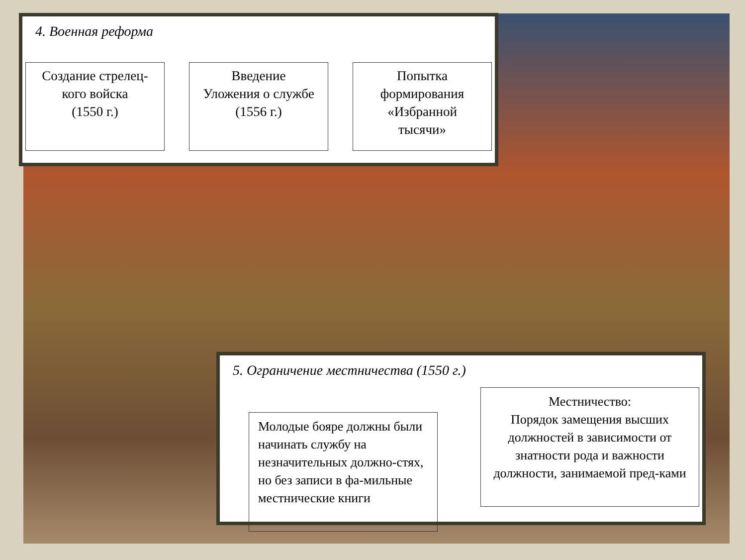4. Военная реформа
Создание стрелец-
кого войска
(1550 г.)
Введение
Уложения о службе
(1556 г.)
Попытка
формирования
«Избранной
тысячи»
5. Ограничение местничества (1550 г.)
Молодые бояре должны были начинать службу на незначительных должно-стях, но без записи в фа-мильные местнические книги
Местничество:
Порядок замещения высших должностей в зависимости от знатности рода и важности должности, занимаемой пред-ками